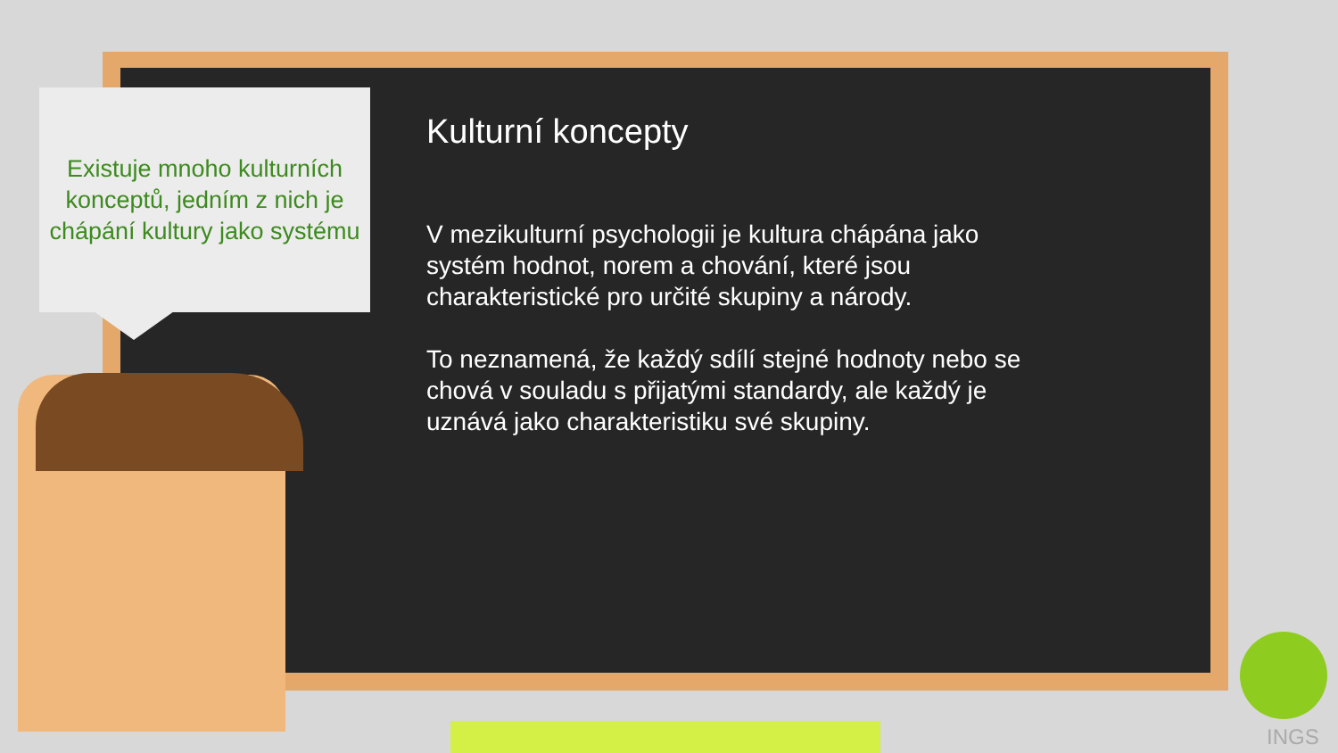Existuje mnoho kulturních konceptů, jedním z nich je chápání kultury jako systému
Kulturní koncepty
V mezikulturní psychologii je kultura chápána jako systém hodnot, norem a chování, které jsou charakteristické pro určité skupiny a národy.
To neznamená, že každý sdílí stejné hodnoty nebo se chová v souladu s přijatými standardy, ale každý je uznává jako charakteristiku své skupiny.
INGS